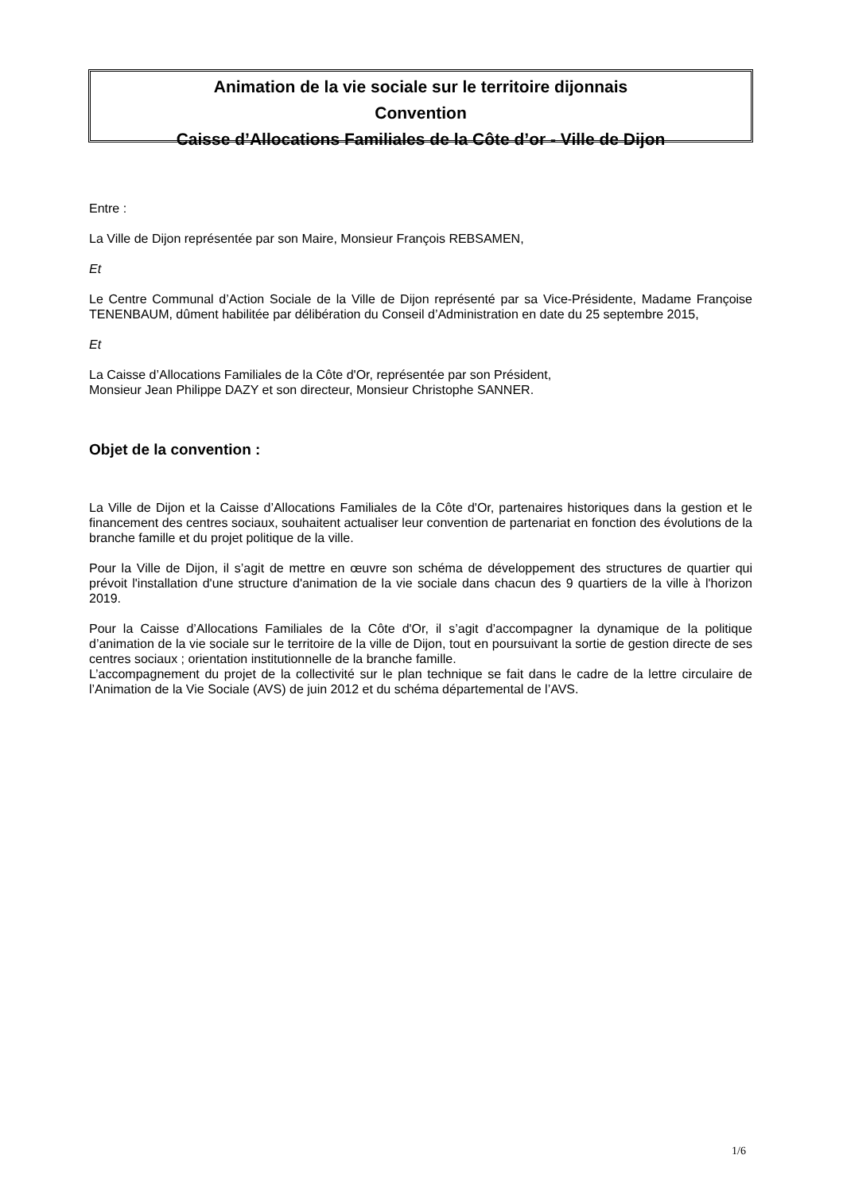Animation de la vie sociale sur le territoire dijonnais
Convention
Caisse d’Allocations Familiales de la Côte d’or - Ville de Dijon
Entre :
La Ville de Dijon représentée par son Maire, Monsieur François REBSAMEN,
Et
Le Centre Communal d’Action Sociale de la Ville de Dijon représenté par sa Vice-Présidente, Madame Françoise TENENBAUM, dûment habilitée par délibération du Conseil d’Administration en date du 25 septembre 2015,
Et
La Caisse d’Allocations Familiales de la Côte d'Or, représentée par son Président,
Monsieur Jean Philippe DAZY et son directeur, Monsieur Christophe SANNER.
Objet de la convention :
La Ville de Dijon et la Caisse d’Allocations Familiales de la Côte d'Or, partenaires historiques dans la gestion et le financement des centres sociaux, souhaitent actualiser leur convention de partenariat en fonction des évolutions de la branche famille et du projet politique de la ville.
Pour la Ville de Dijon, il s’agit de mettre en œuvre son schéma de développement des structures de quartier qui prévoit l'installation d'une structure d'animation de la vie sociale dans chacun des 9 quartiers de la ville à l'horizon 2019.
Pour la Caisse d’Allocations Familiales de la Côte d'Or, il s’agit d’accompagner la dynamique de la politique d’animation de la vie sociale sur le territoire de la ville de Dijon, tout en poursuivant la sortie de gestion directe de ses centres sociaux ; orientation institutionnelle de la branche famille.
L’accompagnement du projet de la collectivité sur le plan technique se fait dans le cadre de la lettre circulaire de l’Animation de la Vie Sociale (AVS) de juin 2012 et du schéma départemental de l’AVS.
1/6